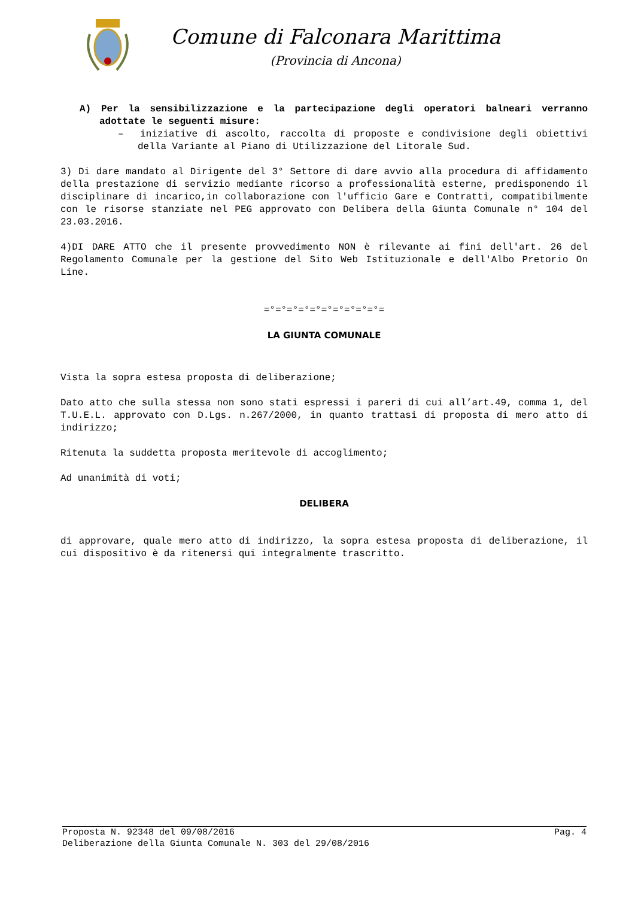Comune di Falconara Marittima
(Provincia di Ancona)
A) Per la sensibilizzazione e la partecipazione degli operatori balneari verranno adottate le seguenti misure:
– iniziative di ascolto, raccolta di proposte e condivisione degli obiettivi della Variante al Piano di Utilizzazione del Litorale Sud.
3) Di dare mandato al Dirigente del 3° Settore di dare avvio alla procedura di affidamento della prestazione di servizio mediante ricorso a professionalità esterne, predisponendo il disciplinare di incarico,in collaborazione con l'ufficio Gare e Contratti, compatibilmente con le risorse stanziate nel PEG approvato con Delibera della Giunta Comunale n° 104 del 23.03.2016.
4)DI DARE ATTO che il presente provvedimento NON è rilevante ai fini dell'art. 26 del Regolamento Comunale per la gestione del Sito Web Istituzionale e dell'Albo Pretorio On Line.
=°=°=°=°=°=°=°=°=°=°=
LA GIUNTA COMUNALE
Vista la sopra estesa proposta di deliberazione;
Dato atto che sulla stessa non sono stati espressi i pareri di cui all’art.49, comma 1, del T.U.E.L. approvato con D.Lgs. n.267/2000, in quanto trattasi di proposta di mero atto di indirizzo;
Ritenuta la suddetta proposta meritevole di accoglimento;
Ad unanimità di voti;
DELIBERA
di approvare, quale mero atto di indirizzo, la sopra estesa proposta di deliberazione, il cui dispositivo è da ritenersi qui integralmente trascritto.
Proposta N. 92348 del 09/08/2016 Pag. 4
Deliberazione della Giunta Comunale N. 303 del 29/08/2016